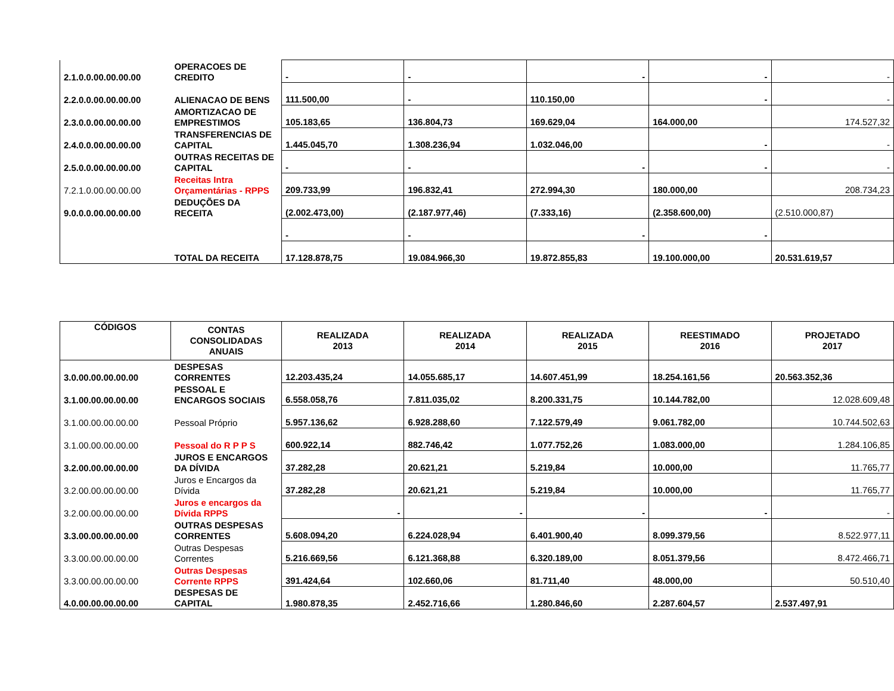| 2.1.0.0.00.00.00.00 | OPERACOES DE CREDITO | - | - | - | - | - |
| 2.2.0.0.00.00.00.00 | ALIENACAO DE BENS | 111.500,00 | - | 110.150,00 | - | - |
| 2.3.0.0.00.00.00.00 | AMORTIZACAO DE EMPRESTIMOS | 105.183,65 | 136.804,73 | 169.629,04 | 164.000,00 | 174.527,32 |
| 2.4.0.0.00.00.00.00 | TRANSFERENCIAS DE CAPITAL | 1.445.045,70 | 1.308.236,94 | 1.032.046,00 | - | - |
| 2.5.0.0.00.00.00.00 | OUTRAS RECEITAS DE CAPITAL | - | - | - | - | - |
| 7.2.1.0.00.00.00.00 | Receitas Intra Orçamentárias - RPPS | 209.733,99 | 196.832,41 | 272.994,30 | 180.000,00 | 208.734,23 |
| 9.0.0.0.00.00.00.00 | DEDUÇÕES DA RECEITA | (2.002.473,00) | (2.187.977,46) | (7.333,16) | (2.358.600,00) | (2.510.000,87) |
| | | - | - | - | - | |
| | TOTAL DA RECEITA | 17.128.878,75 | 19.084.966,30 | 19.872.855,83 | 19.100.000,00 | 20.531.619,57 |
| CÓDIGOS | CONTAS CONSOLIDADAS ANUAIS | REALIZADA 2013 | REALIZADA 2014 | REALIZADA 2015 | REESTIMADO 2016 | PROJETADO 2017 |
| --- | --- | --- | --- | --- | --- | --- |
| 3.0.00.00.00.00.00 | DESPESAS CORRENTES | 12.203.435,24 | 14.055.685,17 | 14.607.451,99 | 18.254.161,56 | 20.563.352,36 |
| 3.1.00.00.00.00.00 | PESSOAL E ENCARGOS SOCIAIS | 6.558.058,76 | 7.811.035,02 | 8.200.331,75 | 10.144.782,00 | 12.028.609,48 |
| 3.1.00.00.00.00.00 | Pessoal Próprio | 5.957.136,62 | 6.928.288,60 | 7.122.579,49 | 9.061.782,00 | 10.744.502,63 |
| 3.1.00.00.00.00.00 | Pessoal do R P P S | 600.922,14 | 882.746,42 | 1.077.752,26 | 1.083.000,00 | 1.284.106,85 |
| 3.2.00.00.00.00.00 | JUROS E ENCARGOS DA DÍVIDA | 37.282,28 | 20.621,21 | 5.219,84 | 10.000,00 | 11.765,77 |
| 3.2.00.00.00.00.00 | Juros e Encargos da Dívida | 37.282,28 | 20.621,21 | 5.219,84 | 10.000,00 | 11.765,77 |
| 3.2.00.00.00.00.00 | Juros e encargos da Dívida RPPS | - | - | - | - | - |
| 3.3.00.00.00.00.00 | OUTRAS DESPESAS CORRENTES | 5.608.094,20 | 6.224.028,94 | 6.401.900,40 | 8.099.379,56 | 8.522.977,11 |
| 3.3.00.00.00.00.00 | Outras Despesas Correntes | 5.216.669,56 | 6.121.368,88 | 6.320.189,00 | 8.051.379,56 | 8.472.466,71 |
| 3.3.00.00.00.00.00 | Outras Despesas Corrente RPPS | 391.424,64 | 102.660,06 | 81.711,40 | 48.000,00 | 50.510,40 |
| 4.0.00.00.00.00.00 | DESPESAS DE CAPITAL | 1.980.878,35 | 2.452.716,66 | 1.280.846,60 | 2.287.604,57 | 2.537.497,91 |